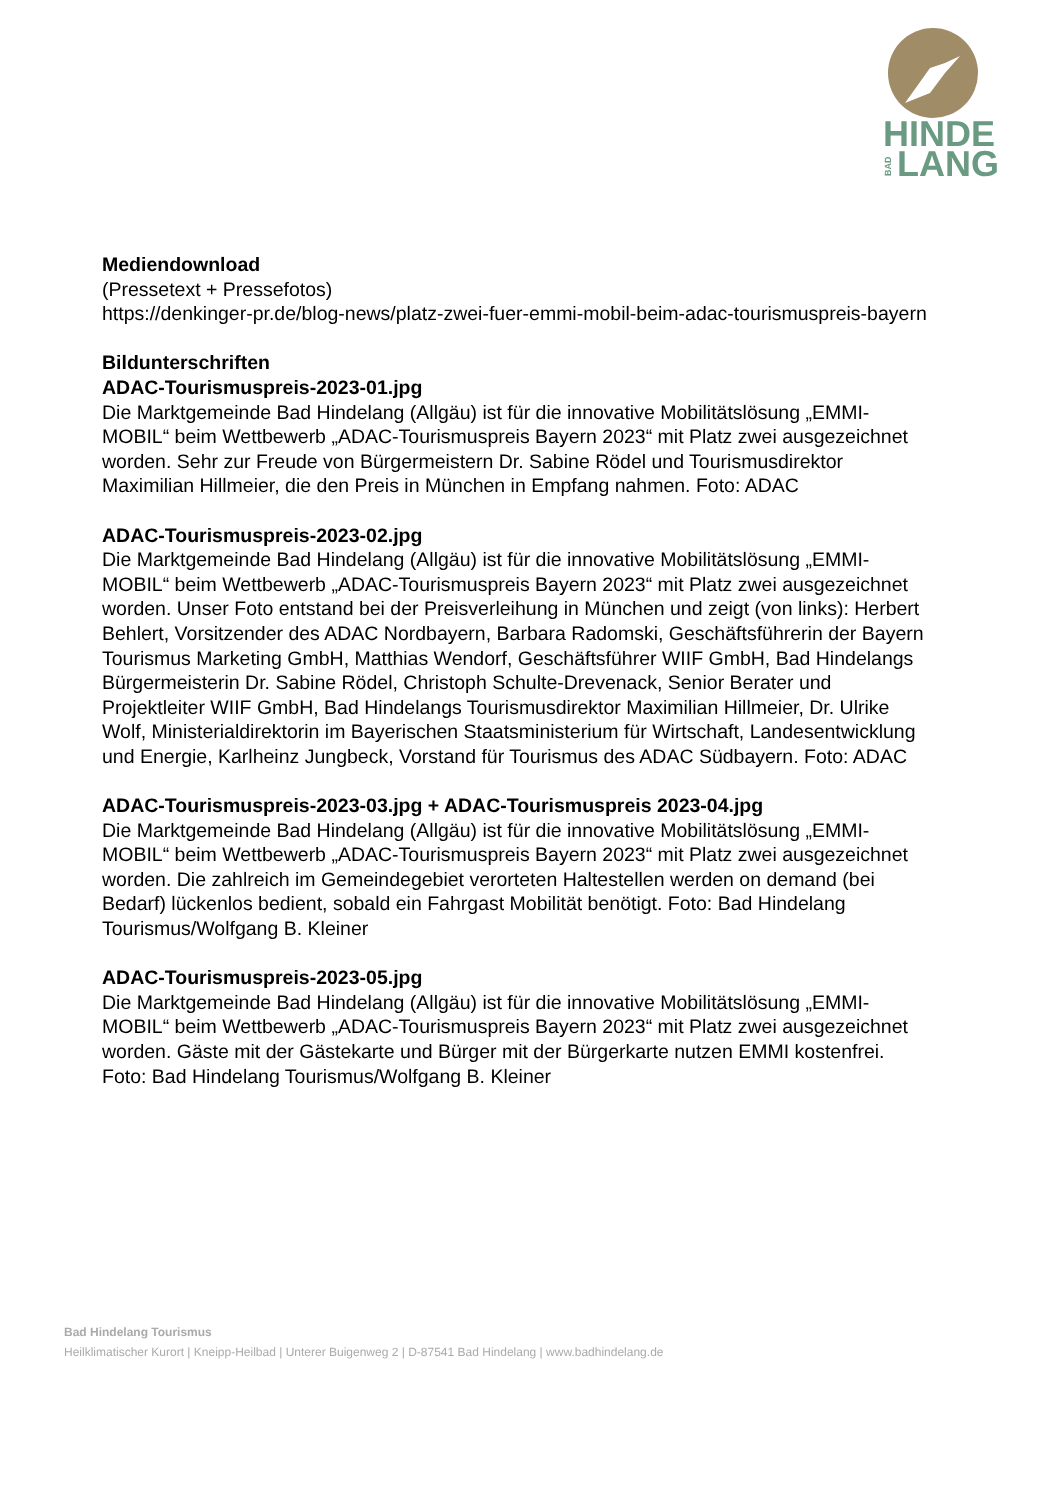HINDE
LANG
BAD
Mediendownload
(Pressetext + Pressefotos)
https://denkinger-pr.de/blog-news/platz-zwei-fuer-emmi-mobil-beim-adac-tourismuspreis-bayern
Bildunterschriften
ADAC-Tourismuspreis-2023-01.jpg
Die Marktgemeinde Bad Hindelang (Allgäu) ist für die innovative Mobilitätslösung „EMMI-MOBIL“ beim Wettbewerb „ADAC-Tourismuspreis Bayern 2023“ mit Platz zwei ausgezeichnet worden. Sehr zur Freude von Bürgermeistern Dr. Sabine Rödel und Tourismusdirektor Maximilian Hillmeier, die den Preis in München in Empfang nahmen. Foto: ADAC
ADAC-Tourismuspreis-2023-02.jpg
Die Marktgemeinde Bad Hindelang (Allgäu) ist für die innovative Mobilitätslösung „EMMI-MOBIL“ beim Wettbewerb „ADAC-Tourismuspreis Bayern 2023“ mit Platz zwei ausgezeichnet worden. Unser Foto entstand bei der Preisverleihung in München und zeigt (von links): Herbert Behlert, Vorsitzender des ADAC Nordbayern, Barbara Radomski, Geschäftsführerin der Bayern Tourismus Marketing GmbH, Matthias Wendorf, Geschäftsführer WIIF GmbH, Bad Hindelangs Bürgermeisterin Dr. Sabine Rödel, Christoph Schulte-Drevenack, Senior Berater und Projektleiter WIIF GmbH, Bad Hindelangs Tourismusdirektor Maximilian Hillmeier, Dr. Ulrike Wolf, Ministerialdirektorin im Bayerischen Staatsministerium für Wirtschaft, Landesentwicklung und Energie, Karlheinz Jungbeck, Vorstand für Tourismus des ADAC Südbayern. Foto: ADAC
ADAC-Tourismuspreis-2023-03.jpg + ADAC-Tourismuspreis 2023-04.jpg
Die Marktgemeinde Bad Hindelang (Allgäu) ist für die innovative Mobilitätslösung „EMMI-MOBIL“ beim Wettbewerb „ADAC-Tourismuspreis Bayern 2023“ mit Platz zwei ausgezeichnet worden. Die zahlreich im Gemeindegebiet verorteten Haltestellen werden on demand (bei Bedarf) lückenlos bedient, sobald ein Fahrgast Mobilität benötigt. Foto: Bad Hindelang Tourismus/Wolfgang B. Kleiner
ADAC-Tourismuspreis-2023-05.jpg
Die Marktgemeinde Bad Hindelang (Allgäu) ist für die innovative Mobilitätslösung „EMMI-MOBIL“ beim Wettbewerb „ADAC-Tourismuspreis Bayern 2023“ mit Platz zwei ausgezeichnet worden. Gäste mit der Gästekarte und Bürger mit der Bürgerkarte nutzen EMMI kostenfrei. Foto: Bad Hindelang Tourismus/Wolfgang B. Kleiner
Bad Hindelang Tourismus
Heilklimatischer Kurort | Kneipp-Heilbad | Unterer Buigenweg 2 | D-87541 Bad Hindelang | www.badhindelang.de